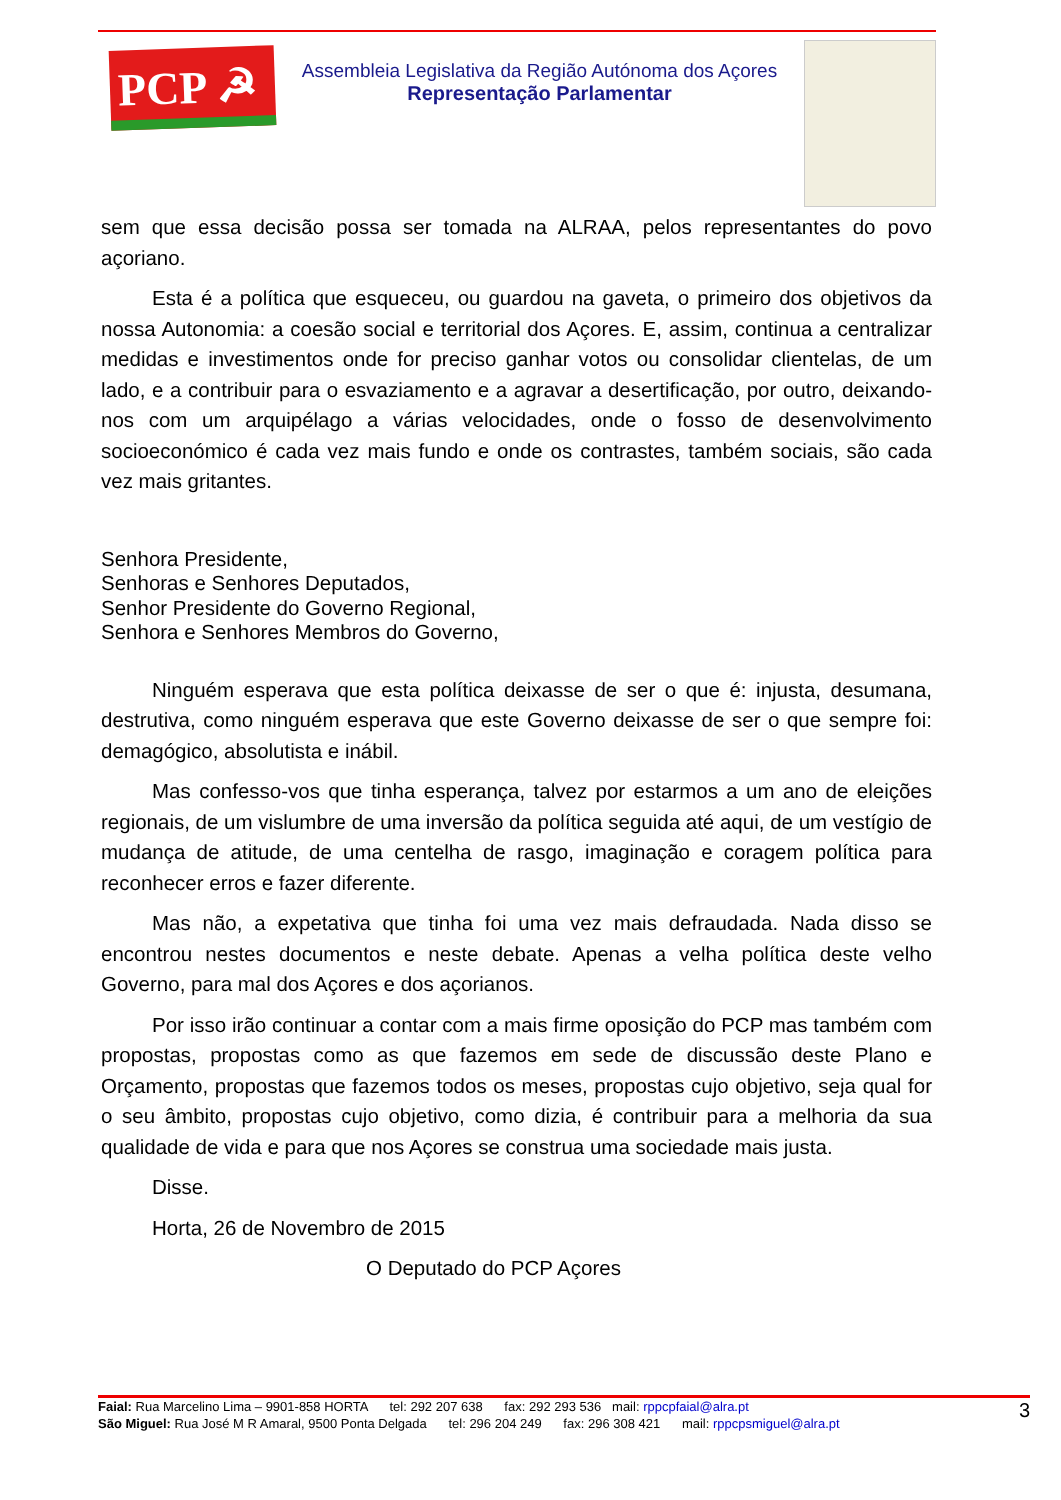PCP ☭
Assembleia Legislativa da Região Autónoma dos Açores
Representação Parlamentar
sem que essa decisão possa ser tomada na ALRAA, pelos representantes do povo açoriano.
Esta é a política que esqueceu, ou guardou na gaveta, o primeiro dos objetivos da nossa Autonomia: a coesão social e territorial dos Açores. E, assim, continua a centralizar medidas e investimentos onde for preciso ganhar votos ou consolidar clientelas, de um lado, e a contribuir para o esvaziamento e a agravar a desertificação, por outro, deixando-nos com um arquipélago a várias velocidades, onde o fosso de desenvolvimento socioeconómico é cada vez mais fundo e onde os contrastes, também sociais, são cada vez mais gritantes.
Senhora Presidente,
Senhoras e Senhores Deputados,
Senhor Presidente do Governo Regional,
Senhora e Senhores Membros do Governo,
Ninguém esperava que esta política deixasse de ser o que é: injusta, desumana, destrutiva, como ninguém esperava que este Governo deixasse de ser o que sempre foi: demagógico, absolutista e inábil.
Mas confesso-vos que tinha esperança, talvez por estarmos a um ano de eleições regionais, de um vislumbre de uma inversão da política seguida até aqui, de um vestígio de mudança de atitude, de uma centelha de rasgo, imaginação e coragem política para reconhecer erros e fazer diferente.
Mas não, a expetativa que tinha foi uma vez mais defraudada. Nada disso se encontrou nestes documentos e neste debate. Apenas a velha política deste velho Governo, para mal dos Açores e dos açorianos.
Por isso irão continuar a contar com a mais firme oposição do PCP mas também com propostas, propostas como as que fazemos em sede de discussão deste Plano e Orçamento, propostas que fazemos todos os meses, propostas cujo objetivo, seja qual for o seu âmbito, propostas cujo objetivo, como dizia, é contribuir para a melhoria da sua qualidade de vida e para que nos Açores se construa uma sociedade mais justa.
Disse.
Horta, 26 de Novembro de 2015
O Deputado do PCP Açores
3
Faial: Rua Marcelino Lima – 9901-858 HORTA tel: 292 207 638 fax: 292 293 536 mail: rppcpfaial@alra.pt
São Miguel: Rua José M R Amaral, 9500 Ponta Delgada tel: 296 204 249 fax: 296 308 421 mail: rppcpsmiguel@alra.pt